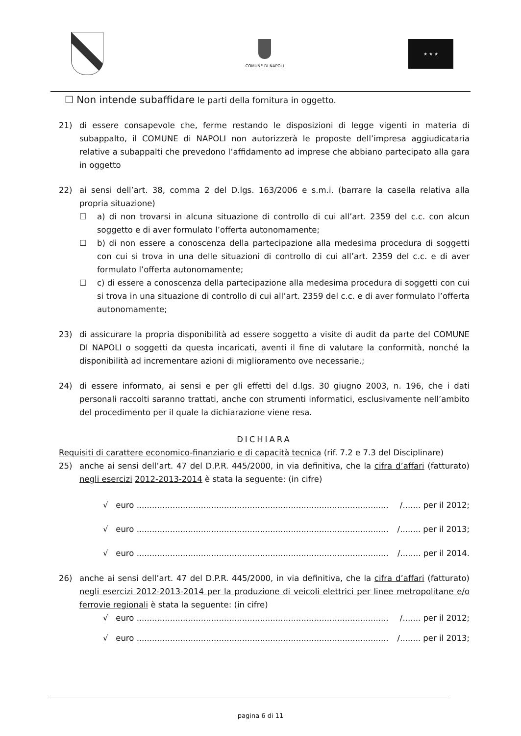COMUNE DI NAPOLI ★ ★ ★
☐ Non intende subaffidare le parti della fornitura in oggetto.
21) di essere consapevole che, ferme restando le disposizioni di legge vigenti in materia di subappalto, il COMUNE di NAPOLI non autorizzerà le proposte dell’impresa aggiudicataria relative a subappalti che prevedono l’affidamento ad imprese che abbiano partecipato alla gara in oggetto
22) ai sensi dell’art. 38, comma 2 del D.lgs. 163/2006 e s.m.i. (barrare la casella relativa alla propria situazione)
☐ a) di non trovarsi in alcuna situazione di controllo di cui all’art. 2359 del c.c. con alcun soggetto e di aver formulato l’offerta autonomamente;
☐ b) di non essere a conoscenza della partecipazione alla medesima procedura di soggetti con cui si trova in una delle situazioni di controllo di cui all’art. 2359 del c.c. e di aver formulato l’offerta autonomamente;
☐ c) di essere a conoscenza della partecipazione alla medesima procedura di soggetti con cui si trova in una situazione di controllo di cui all’art. 2359 del c.c. e di aver formulato l’offerta autonomamente;
23) di assicurare la propria disponibilità ad essere soggetto a visite di audit da parte del COMUNE DI NAPOLI o soggetti da questa incaricati, aventi il fine di valutare la conformità, nonché la disponibilità ad incrementare azioni di miglioramento ove necessarie.;
24) di essere informato, ai sensi e per gli effetti del d.lgs. 30 giugno 2003, n. 196, che i dati personali raccolti saranno trattati, anche con strumenti informatici, esclusivamente nell’ambito del procedimento per il quale la dichiarazione viene resa.
DICHIARA
Requisiti di carattere economico-finanziario e di capacità tecnica (rif. 7.2 e 7.3 del Disciplinare)
25) anche ai sensi dell’art. 47 del D.P.R. 445/2000, in via definitiva, che la cifra d’affari (fatturato) negli esercizi 2012-2013-2014 è stata la seguente: (in cifre)
√ euro .................................................................................................. /....... per il 2012;
√ euro .................................................................................................. /........ per il 2013;
√ euro .................................................................................................. /........ per il 2014.
26) anche ai sensi dell’art. 47 del D.P.R. 445/2000, in via definitiva, che la cifra d’affari (fatturato) negli esercizi 2012-2013-2014 per la produzione di veicoli elettrici per linee metropolitane e/o ferrovie regionali è stata la seguente: (in cifre)
√ euro .................................................................................................. /....... per il 2012;
√ euro .................................................................................................. /........ per il 2013;
pagina 6 di 11